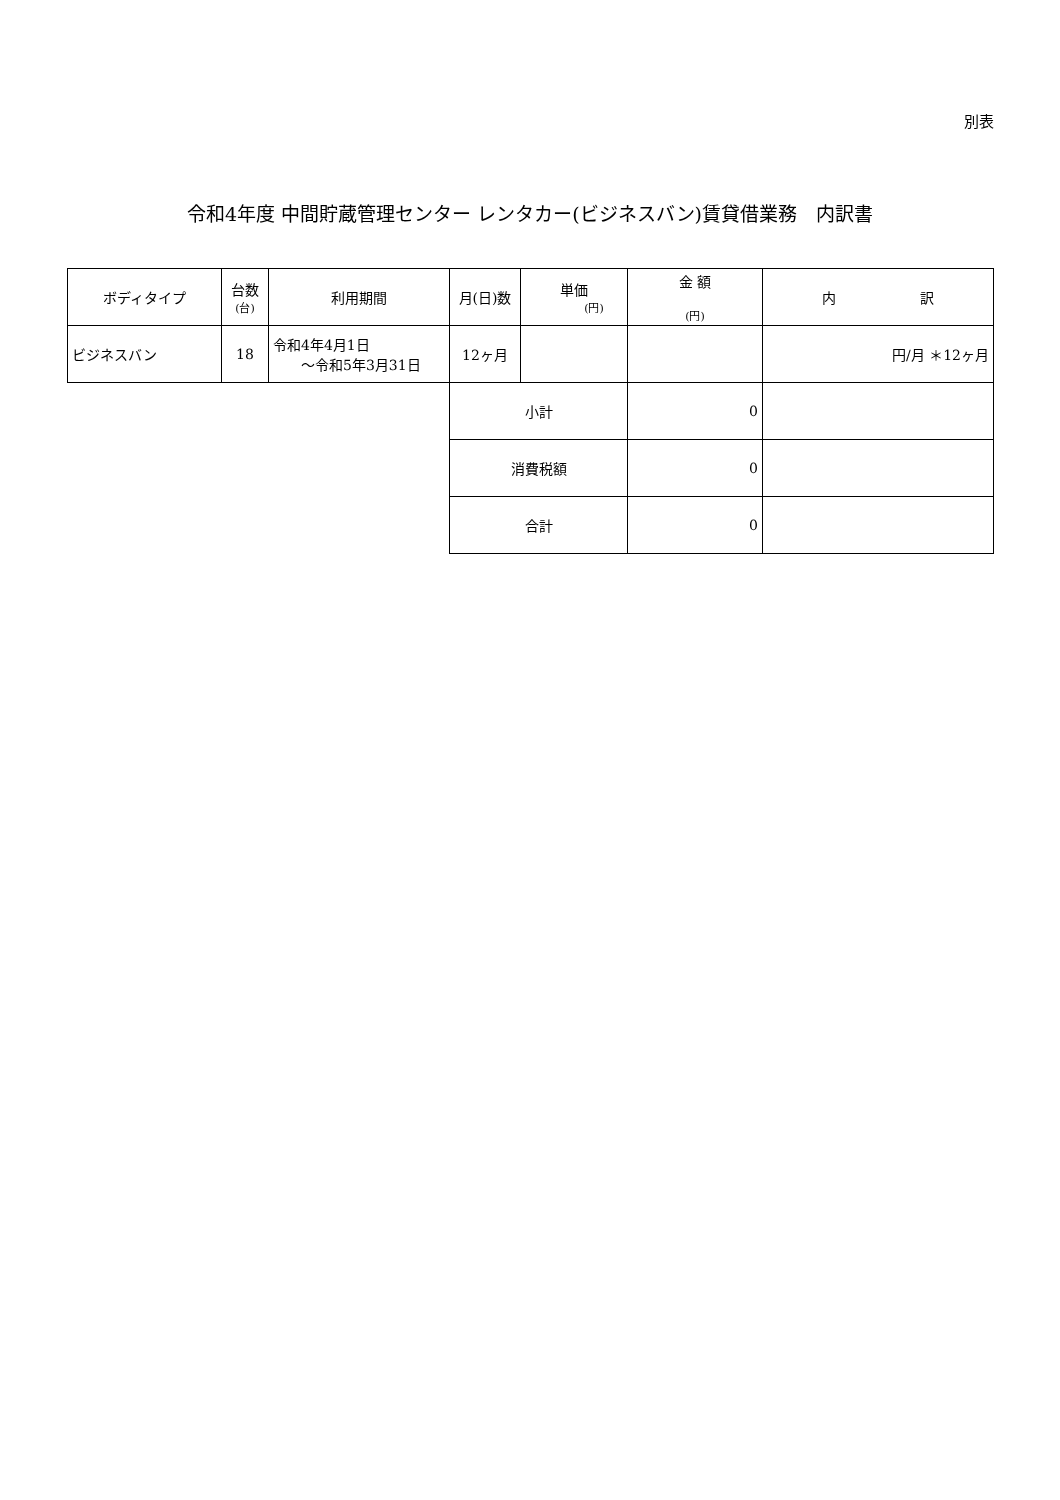別表
令和4年度 中間貯蔵管理センター レンタカー(ビジネスバン)賃貸借業務　内訳書
| ボディタイプ | 台数 (台) | 利用期間 | 月(日)数 | 単価 (円) | 金 額 (円) | 内 訳 |
| --- | --- | --- | --- | --- | --- | --- |
| ビジネスバン | 18 | 令和4年4月1日 ～令和5年3月31日 | 12ヶ月 | | | 円/月 ＊12ヶ月 |
| | | | 小計 | | 0 | |
| | | | 消費税額 | | 0 | |
| | | | 合計 | | 0 | |